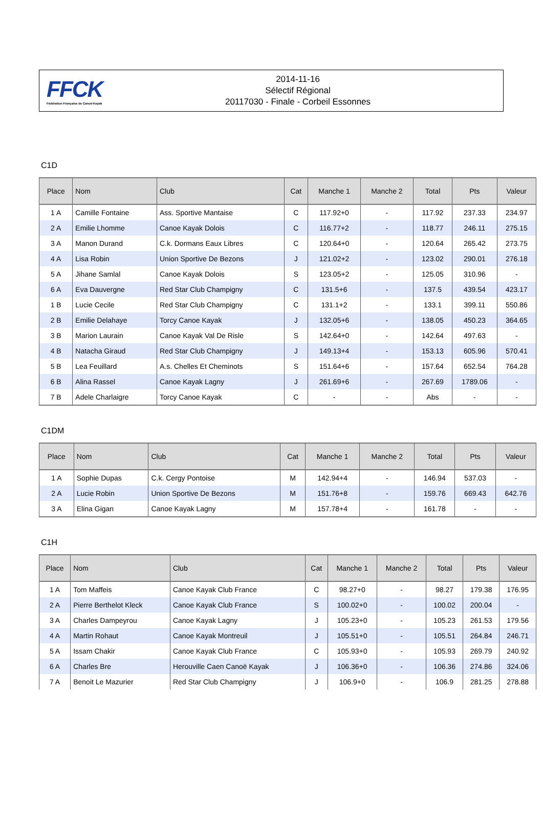FFCK
Fédération Française de Canoë-Kayak
2014-11-16
Sélectif Régional
20117030 - Finale - Corbeil Essonnes
C1D
| Place | Nom | Club | Cat | Manche 1 | Manche 2 | Total | Pts | Valeur |
| --- | --- | --- | --- | --- | --- | --- | --- | --- |
| 1 A | Camille Fontaine | Ass. Sportive Mantaise | C | 117.92+0 | - | 117.92 | 237.33 | 234.97 |
| 2 A | Emilie Lhomme | Canoe Kayak Dolois | C | 116.77+2 | - | 118.77 | 246.11 | 275.15 |
| 3 A | Manon Durand | C.k. Dormans Eaux Libres | C | 120.64+0 | - | 120.64 | 265.42 | 273.75 |
| 4 A | Lisa Robin | Union Sportive De Bezons | J | 121.02+2 | - | 123.02 | 290.01 | 276.18 |
| 5 A | Jihane Samlal | Canoe Kayak Dolois | S | 123.05+2 | - | 125.05 | 310.96 | - |
| 6 A | Eva Dauvergne | Red Star Club Champigny | C | 131.5+6 | - | 137.5 | 439.54 | 423.17 |
| 1 B | Lucie Cecile | Red Star Club Champigny | C | 131.1+2 | - | 133.1 | 399.11 | 550.86 |
| 2 B | Emilie Delahaye | Torcy Canoe Kayak | J | 132.05+6 | - | 138.05 | 450.23 | 364.65 |
| 3 B | Marion Laurain | Canoe Kayak Val De Risle | S | 142.64+0 | - | 142.64 | 497.63 | - |
| 4 B | Natacha Giraud | Red Star Club Champigny | J | 149.13+4 | - | 153.13 | 605.96 | 570.41 |
| 5 B | Lea Feuillard | A.s. Chelles Et Cheminots | S | 151.64+6 | - | 157.64 | 652.54 | 764.28 |
| 6 B | Alina Rassel | Canoe Kayak Lagny | J | 261.69+6 | - | 267.69 | 1789.06 | - |
| 7 B | Adele Charlaigre | Torcy Canoe Kayak | C | - | - | Abs | - | - |
C1DM
| Place | Nom | Club | Cat | Manche 1 | Manche 2 | Total | Pts | Valeur |
| --- | --- | --- | --- | --- | --- | --- | --- | --- |
| 1 A | Sophie Dupas | C.k. Cergy Pontoise | M | 142.94+4 | - | 146.94 | 537.03 | - |
| 2 A | Lucie Robin | Union Sportive De Bezons | M | 151.76+8 | - | 159.76 | 669.43 | 642.76 |
| 3 A | Elina Gigan | Canoe Kayak Lagny | M | 157.78+4 | - | 161.78 | - | - |
C1H
| Place | Nom | Club | Cat | Manche 1 | Manche 2 | Total | Pts | Valeur |
| --- | --- | --- | --- | --- | --- | --- | --- | --- |
| 1 A | Tom Maffeis | Canoe Kayak Club France | C | 98.27+0 | - | 98.27 | 179.38 | 176.95 |
| 2 A | Pierre Berthelot Kleck | Canoe Kayak Club France | S | 100.02+0 | - | 100.02 | 200.04 | - |
| 3 A | Charles Dampeyrou | Canoe Kayak Lagny | J | 105.23+0 | - | 105.23 | 261.53 | 179.56 |
| 4 A | Martin Rohaut | Canoe Kayak Montreuil | J | 105.51+0 | - | 105.51 | 264.84 | 246.71 |
| 5 A | Issam Chakir | Canoe Kayak Club France | C | 105.93+0 | - | 105.93 | 269.79 | 240.92 |
| 6 A | Charles Bre | Herouville Caen Canoë Kayak | J | 106.36+0 | - | 106.36 | 274.86 | 324.06 |
| 7 A | Benoit Le Mazurier | Red Star Club Champigny | J | 106.9+0 | - | 106.9 | 281.25 | 278.88 |